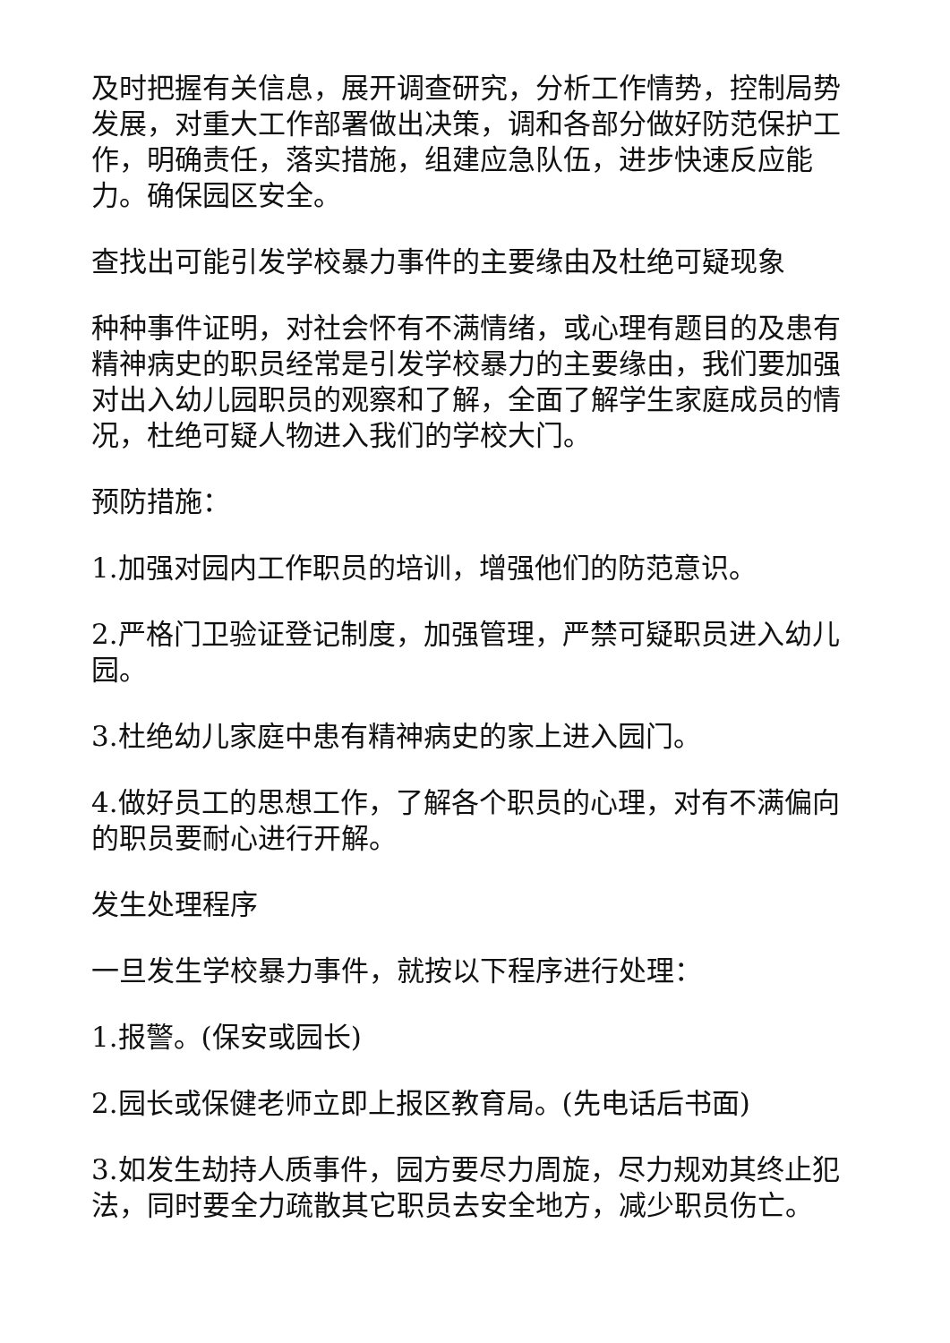及时把握有关信息，展开调查研究，分析工作情势，控制局势发展，对重大工作部署做出决策，调和各部分做好防范保护工作，明确责任，落实措施，组建应急队伍，进步快速反应能力。确保园区安全。
查找出可能引发学校暴力事件的主要缘由及杜绝可疑现象
种种事件证明，对社会怀有不满情绪，或心理有题目的及患有精神病史的职员经常是引发学校暴力的主要缘由，我们要加强对出入幼儿园职员的观察和了解，全面了解学生家庭成员的情况，杜绝可疑人物进入我们的学校大门。
预防措施：
1.加强对园内工作职员的培训，增强他们的防范意识。
2.严格门卫验证登记制度，加强管理，严禁可疑职员进入幼儿园。
3.杜绝幼儿家庭中患有精神病史的家上进入园门。
4.做好员工的思想工作，了解各个职员的心理，对有不满偏向的职员要耐心进行开解。
发生处理程序
一旦发生学校暴力事件，就按以下程序进行处理：
1.报警。(保安或园长)
2.园长或保健老师立即上报区教育局。(先电话后书面)
3.如发生劫持人质事件，园方要尽力周旋，尽力规劝其终止犯法，同时要全力疏散其它职员去安全地方，减少职员伤亡。